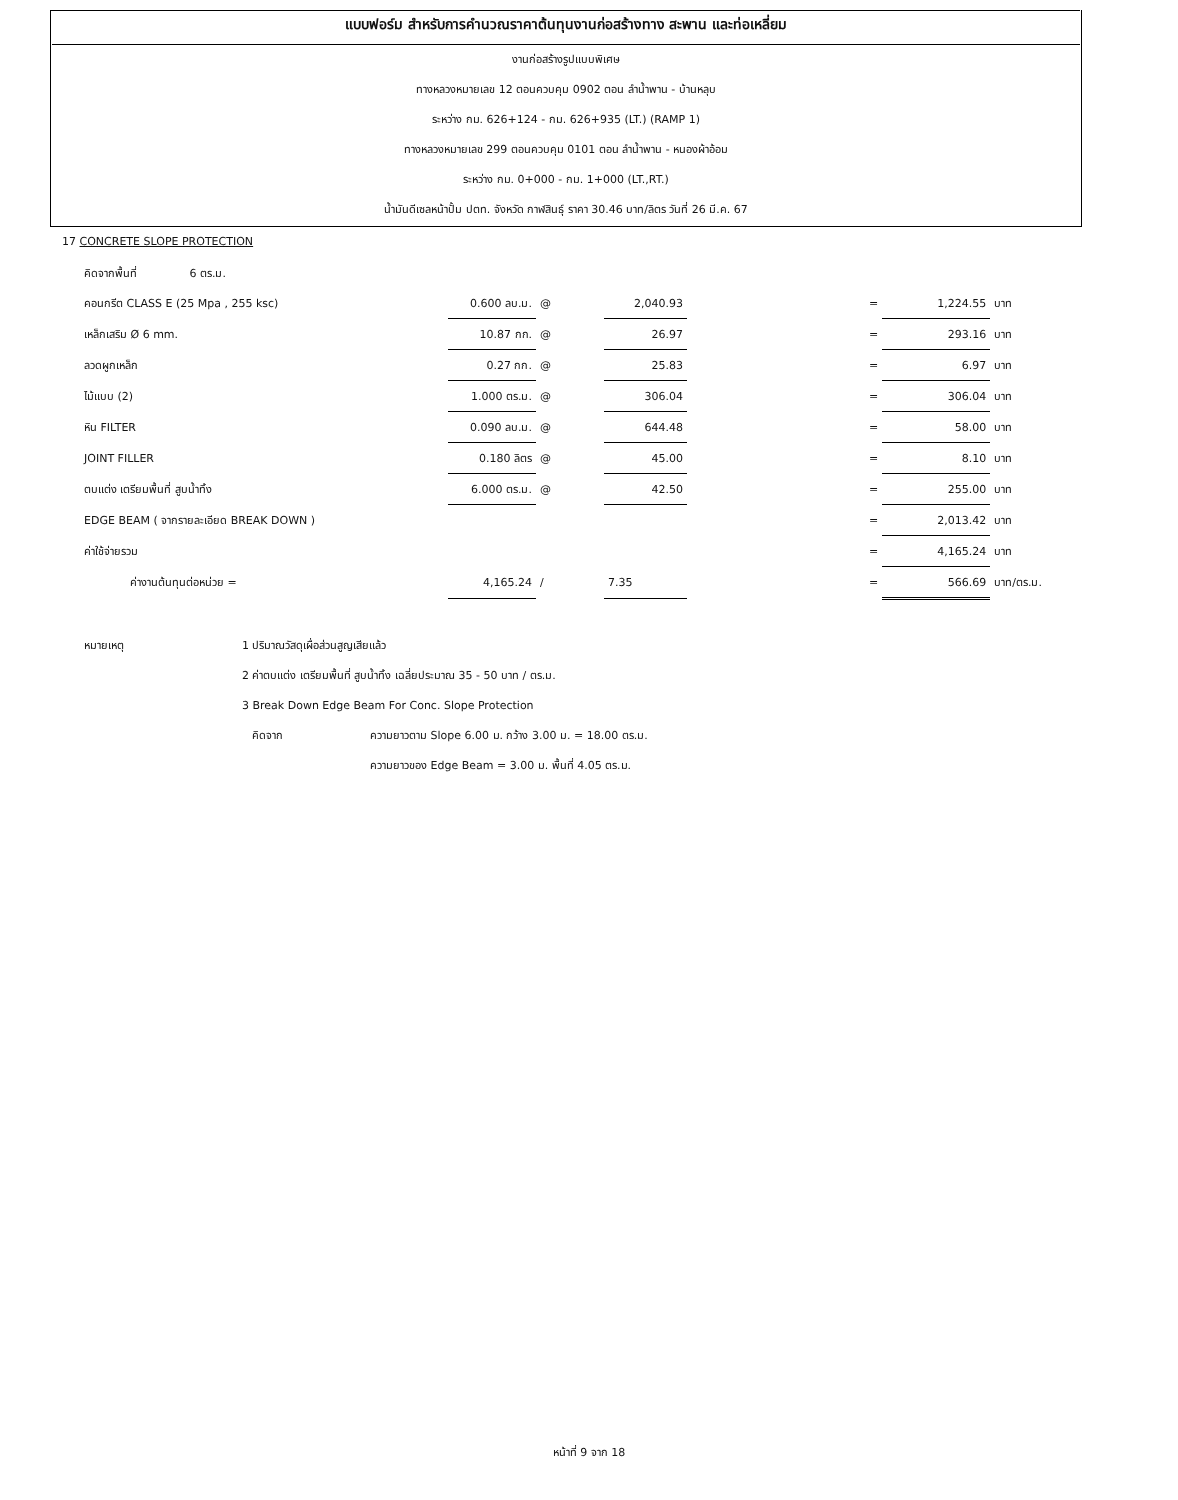แบบฟอร์ม สำหรับการคำนวณราคาต้นทุนงานก่อสร้างทาง สะพาน และท่อเหลี่ยม
งานก่อสร้างรูปแบบพิเศษ
ทางหลวงหมายเลข 12 ตอนควบคุม 0902 ตอน ลำน้ำพาน - บ้านหลุบ
ระหว่าง กม. 626+124 - กม. 626+935 (LT.) (RAMP 1)
ทางหลวงหมายเลข 299 ตอนควบคุม 0101 ตอน ลำน้ำพาน - หนองผ้าอ้อม
ระหว่าง กม. 0+000 - กม. 1+000 (LT.,RT.)
น้ำมันดีเซลหน้าปั้ม ปตท. จังหวัด กาฬสินธุ์ ราคา 30.46 บาท/ลิตร วันที่ 26 มี.ค. 67
17 CONCRETE SLOPE PROTECTION
| คิดจากพื้นที่ 6 ตร.ม. | | | | | | | |
| คอนกรีต CLASS E (25 Mpa , 255 ksc) | 0.600 ลบ.ม. | @ | 2,040.93 | | = | 1,224.55 | บาท |
| เหล็กเสริม Ø 6 mm. | 10.87 กก. | @ | 26.97 | | = | 293.16 | บาท |
| ลวดผูกเหล็ก | 0.27 กก. | @ | 25.83 | | = | 6.97 | บาท |
| ไม้แบบ (2) | 1.000 ตร.ม. | @ | 306.04 | | = | 306.04 | บาท |
| หิน FILTER | 0.090 ลบ.ม. | @ | 644.48 | | = | 58.00 | บาท |
| JOINT FILLER | 0.180 ลิตร | @ | 45.00 | | = | 8.10 | บาท |
| ตบแต่ง เตรียมพื้นที่ สูบน้ำทิ้ง | 6.000 ตร.ม. | @ | 42.50 | | = | 255.00 | บาท |
| EDGE BEAM ( จากรายละเอียด BREAK DOWN ) | | | | | = | 2,013.42 | บาท |
| ค่าใช้จ่ายรวม | | | | | = | 4,165.24 | บาท |
| ค่างานต้นทุนต่อหน่วย = | 4,165.24 | / | 7.35 | | = | 566.69 | บาท/ตร.ม. |
| หมายเหตุ | 1 ปริมาณวัสดุเผื่อส่วนสูญเสียแล้ว | |
| | 2 ค่าตบแต่ง เตรียมพื้นที่ สูบน้ำทิ้ง เฉลี่ยประมาณ 35 - 50 บาท / ตร.ม. | |
| | 3 Break Down Edge Beam For Conc. Slope Protection | |
| | คิดจาก | ความยาวตาม Slope 6.00 ม. กว้าง 3.00 ม. = 18.00 ตร.ม. |
| | | ความยาวของ Edge Beam = 3.00 ม. พื้นที่ 4.05 ตร.ม. |
หน้าที่ 9 จาก 18